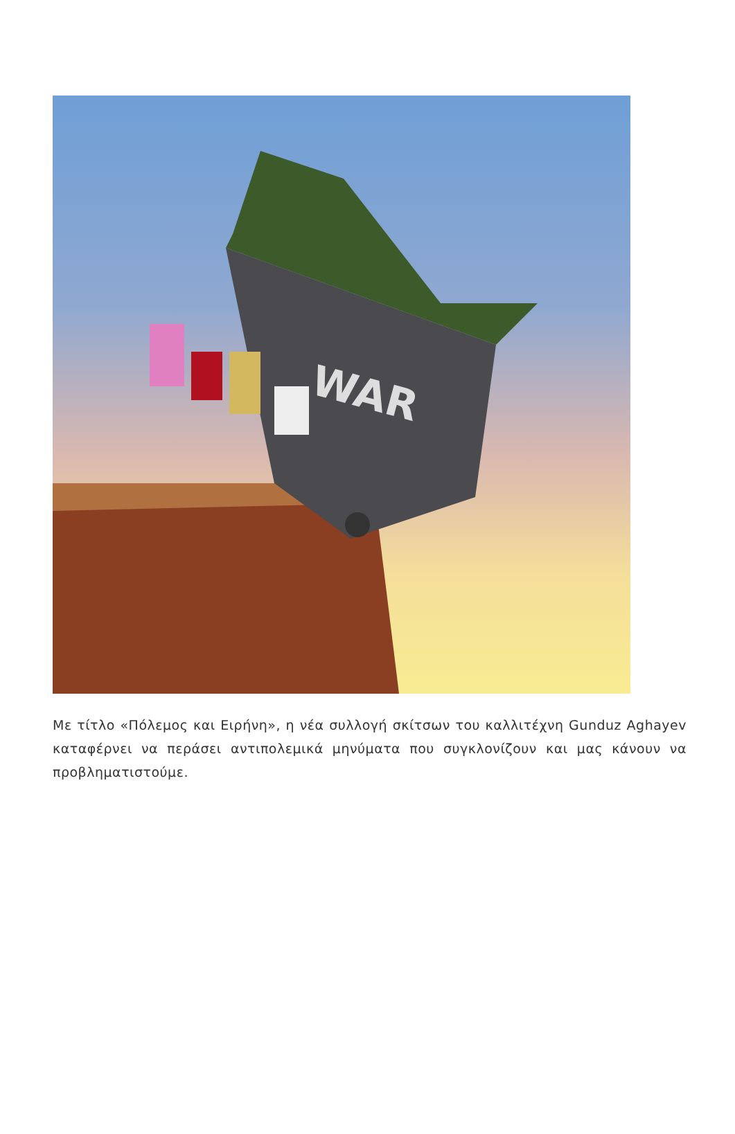WAR
Με τίτλο «Πόλεμος και Ειρήνη», η νέα συλλογή σκίτσων του καλλιτέχνη Gunduz Aghayev καταφέρνει να περάσει αντιπολεμικά μηνύματα που συγκλονίζουν και μας κάνουν να προβληματιστούμε.